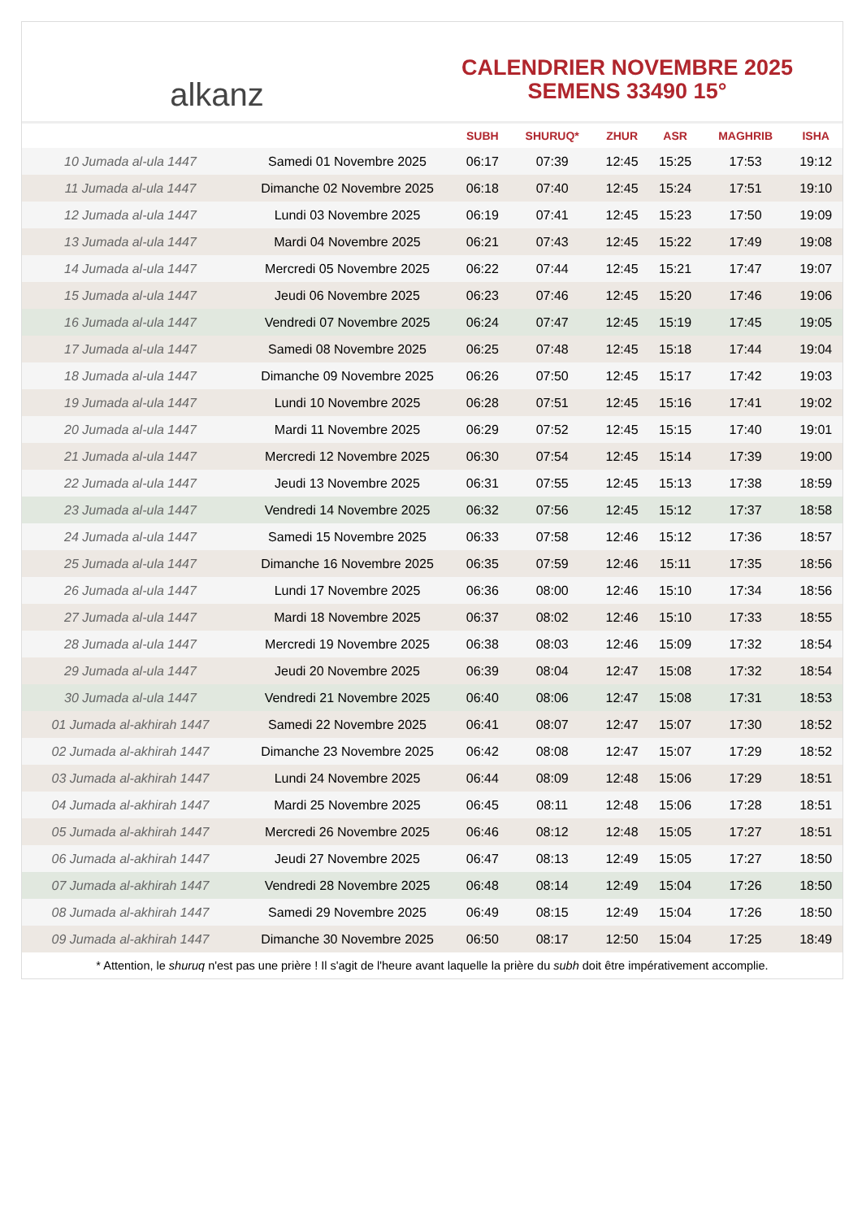alkanz
CALENDRIER NOVEMBRE 2025
SEMENS 33490 15°
| | | SUBH | SHURUQ* | ZHUR | ASR | MAGHRIB | ISHA |
| --- | --- | --- | --- | --- | --- | --- | --- |
| 10 Jumada al-ula 1447 | Samedi 01 Novembre 2025 | 06:17 | 07:39 | 12:45 | 15:25 | 17:53 | 19:12 |
| 11 Jumada al-ula 1447 | Dimanche 02 Novembre 2025 | 06:18 | 07:40 | 12:45 | 15:24 | 17:51 | 19:10 |
| 12 Jumada al-ula 1447 | Lundi 03 Novembre 2025 | 06:19 | 07:41 | 12:45 | 15:23 | 17:50 | 19:09 |
| 13 Jumada al-ula 1447 | Mardi 04 Novembre 2025 | 06:21 | 07:43 | 12:45 | 15:22 | 17:49 | 19:08 |
| 14 Jumada al-ula 1447 | Mercredi 05 Novembre 2025 | 06:22 | 07:44 | 12:45 | 15:21 | 17:47 | 19:07 |
| 15 Jumada al-ula 1447 | Jeudi 06 Novembre 2025 | 06:23 | 07:46 | 12:45 | 15:20 | 17:46 | 19:06 |
| 16 Jumada al-ula 1447 | Vendredi 07 Novembre 2025 | 06:24 | 07:47 | 12:45 | 15:19 | 17:45 | 19:05 |
| 17 Jumada al-ula 1447 | Samedi 08 Novembre 2025 | 06:25 | 07:48 | 12:45 | 15:18 | 17:44 | 19:04 |
| 18 Jumada al-ula 1447 | Dimanche 09 Novembre 2025 | 06:26 | 07:50 | 12:45 | 15:17 | 17:42 | 19:03 |
| 19 Jumada al-ula 1447 | Lundi 10 Novembre 2025 | 06:28 | 07:51 | 12:45 | 15:16 | 17:41 | 19:02 |
| 20 Jumada al-ula 1447 | Mardi 11 Novembre 2025 | 06:29 | 07:52 | 12:45 | 15:15 | 17:40 | 19:01 |
| 21 Jumada al-ula 1447 | Mercredi 12 Novembre 2025 | 06:30 | 07:54 | 12:45 | 15:14 | 17:39 | 19:00 |
| 22 Jumada al-ula 1447 | Jeudi 13 Novembre 2025 | 06:31 | 07:55 | 12:45 | 15:13 | 17:38 | 18:59 |
| 23 Jumada al-ula 1447 | Vendredi 14 Novembre 2025 | 06:32 | 07:56 | 12:45 | 15:12 | 17:37 | 18:58 |
| 24 Jumada al-ula 1447 | Samedi 15 Novembre 2025 | 06:33 | 07:58 | 12:46 | 15:12 | 17:36 | 18:57 |
| 25 Jumada al-ula 1447 | Dimanche 16 Novembre 2025 | 06:35 | 07:59 | 12:46 | 15:11 | 17:35 | 18:56 |
| 26 Jumada al-ula 1447 | Lundi 17 Novembre 2025 | 06:36 | 08:00 | 12:46 | 15:10 | 17:34 | 18:56 |
| 27 Jumada al-ula 1447 | Mardi 18 Novembre 2025 | 06:37 | 08:02 | 12:46 | 15:10 | 17:33 | 18:55 |
| 28 Jumada al-ula 1447 | Mercredi 19 Novembre 2025 | 06:38 | 08:03 | 12:46 | 15:09 | 17:32 | 18:54 |
| 29 Jumada al-ula 1447 | Jeudi 20 Novembre 2025 | 06:39 | 08:04 | 12:47 | 15:08 | 17:32 | 18:54 |
| 30 Jumada al-ula 1447 | Vendredi 21 Novembre 2025 | 06:40 | 08:06 | 12:47 | 15:08 | 17:31 | 18:53 |
| 01 Jumada al-akhirah 1447 | Samedi 22 Novembre 2025 | 06:41 | 08:07 | 12:47 | 15:07 | 17:30 | 18:52 |
| 02 Jumada al-akhirah 1447 | Dimanche 23 Novembre 2025 | 06:42 | 08:08 | 12:47 | 15:07 | 17:29 | 18:52 |
| 03 Jumada al-akhirah 1447 | Lundi 24 Novembre 2025 | 06:44 | 08:09 | 12:48 | 15:06 | 17:29 | 18:51 |
| 04 Jumada al-akhirah 1447 | Mardi 25 Novembre 2025 | 06:45 | 08:11 | 12:48 | 15:06 | 17:28 | 18:51 |
| 05 Jumada al-akhirah 1447 | Mercredi 26 Novembre 2025 | 06:46 | 08:12 | 12:48 | 15:05 | 17:27 | 18:51 |
| 06 Jumada al-akhirah 1447 | Jeudi 27 Novembre 2025 | 06:47 | 08:13 | 12:49 | 15:05 | 17:27 | 18:50 |
| 07 Jumada al-akhirah 1447 | Vendredi 28 Novembre 2025 | 06:48 | 08:14 | 12:49 | 15:04 | 17:26 | 18:50 |
| 08 Jumada al-akhirah 1447 | Samedi 29 Novembre 2025 | 06:49 | 08:15 | 12:49 | 15:04 | 17:26 | 18:50 |
| 09 Jumada al-akhirah 1447 | Dimanche 30 Novembre 2025 | 06:50 | 08:17 | 12:50 | 15:04 | 17:25 | 18:49 |
* Attention, le shuruq n'est pas une prière ! Il s'agit de l'heure avant laquelle la prière du subh doit être impérativement accomplie.